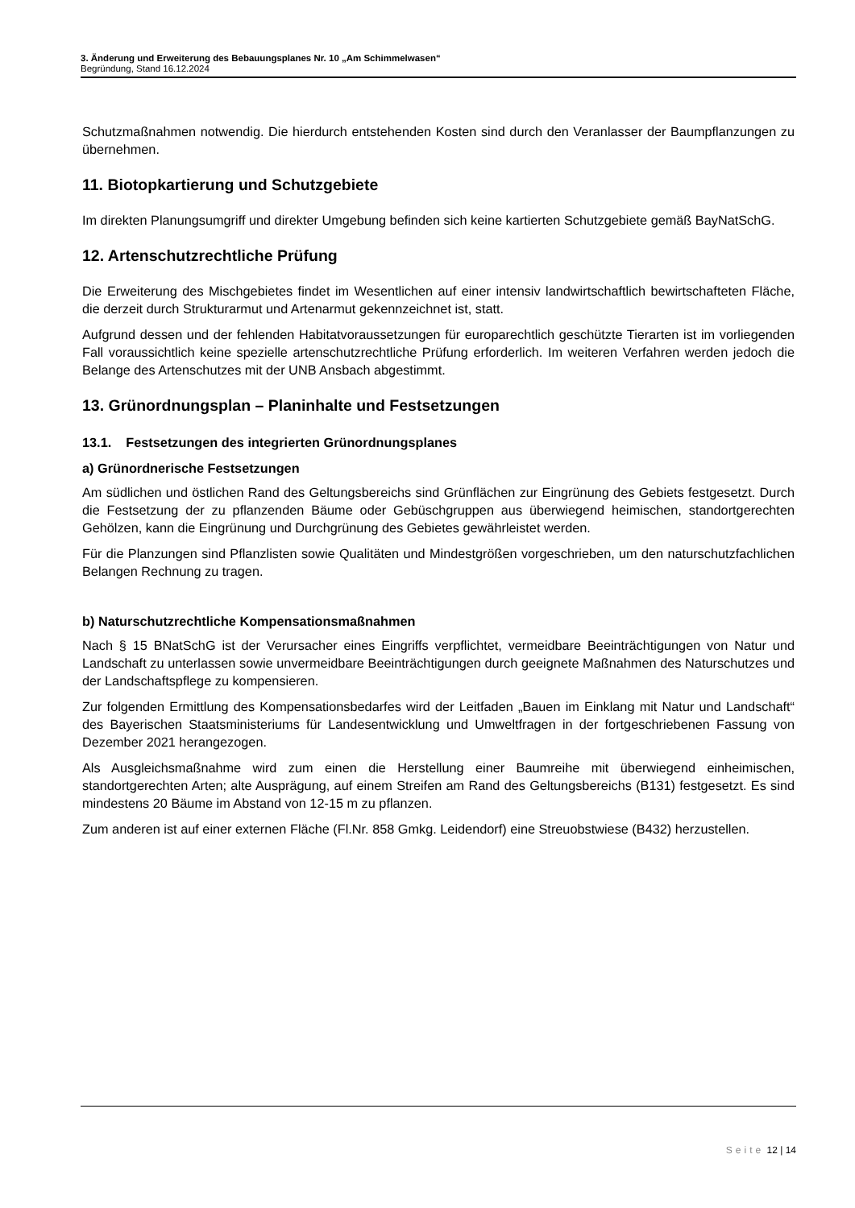3. Änderung und Erweiterung des Bebauungsplanes Nr. 10 „Am Schimmelwasen“
Begründung, Stand 16.12.2024
Schutzmaßnahmen notwendig. Die hierdurch entstehenden Kosten sind durch den Veranlasser der Baumpflanzungen zu übernehmen.
11. Biotopkartierung und Schutzgebiete
Im direkten Planungsumgriff und direkter Umgebung befinden sich keine kartierten Schutzgebiete gemäß BayNatSchG.
12. Artenschutzrechtliche Prüfung
Die Erweiterung des Mischgebietes findet im Wesentlichen auf einer intensiv landwirtschaftlich bewirtschafteten Fläche, die derzeit durch Strukturarmut und Artenarmut gekennzeichnet ist, statt.
Aufgrund dessen und der fehlenden Habitatvoraussetzungen für europarechtlich geschützte Tierarten ist im vorliegenden Fall voraussichtlich keine spezielle artenschutzrechtliche Prüfung erforderlich. Im weiteren Verfahren werden jedoch die Belange des Artenschutzes mit der UNB Ansbach abgestimmt.
13. Grünordnungsplan – Planinhalte und Festsetzungen
13.1. Festsetzungen des integrierten Grünordnungsplanes
a) Grünordnerische Festsetzungen
Am südlichen und östlichen Rand des Geltungsbereichs sind Grünflächen zur Eingrünung des Gebiets festgesetzt. Durch die Festsetzung der zu pflanzenden Bäume oder Gebüschgruppen aus überwiegend heimischen, standortgerechten Gehölzen, kann die Eingrünung und Durchgrünung des Gebietes gewährleistet werden.
Für die Planzungen sind Pflanzlisten sowie Qualitäten und Mindestgrößen vorgeschrieben, um den naturschutzfachlichen Belangen Rechnung zu tragen.
b) Naturschutzrechtliche Kompensationsmaßnahmen
Nach § 15 BNatSchG ist der Verursacher eines Eingriffs verpflichtet, vermeidbare Beeinträchtigungen von Natur und Landschaft zu unterlassen sowie unvermeidbare Beeinträchtigungen durch geeignete Maßnahmen des Naturschutzes und der Landschaftspflege zu kompensieren.
Zur folgenden Ermittlung des Kompensationsbedarfes wird der Leitfaden „Bauen im Einklang mit Natur und Landschaft“ des Bayerischen Staatsministeriums für Landesentwicklung und Umweltfragen in der fortgeschriebenen Fassung von Dezember 2021 herangezogen.
Als Ausgleichsmaßnahme wird zum einen die Herstellung einer Baumreihe mit überwiegend einheimischen, standortgerechten Arten; alte Ausprägung, auf einem Streifen am Rand des Geltungsbereichs (B131) festgesetzt. Es sind mindestens 20 Bäume im Abstand von 12-15 m zu pflanzen.
Zum anderen ist auf einer externen Fläche (Fl.Nr. 858 Gmkg. Leidendorf) eine Streuobstwiese (B432) herzustellen.
Seite 12 | 14